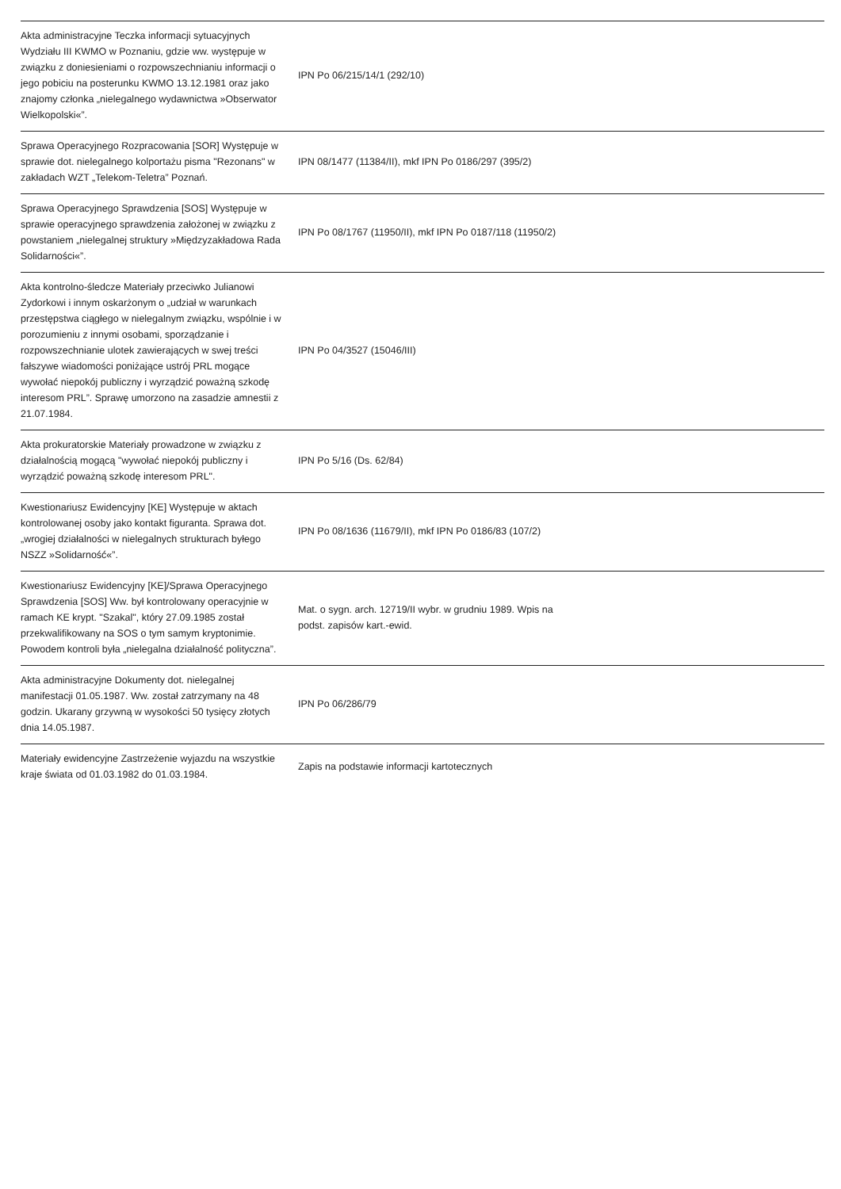| Akta administracyjne Teczka informacji sytuacyjnych Wydziału III KWMO w Poznaniu, gdzie ww. występuje w związku z doniesieniami o rozpowszechnianiu informacji o jego pobiciu na posterunku KWMO 13.12.1981 oraz jako znajomy członka „nielegalnego wydawnictwa »Obserwator Wielkopolski«”. | IPN Po 06/215/14/1 (292/10) | |
| Sprawa Operacyjnego Rozpracowania [SOR] Występuje w sprawie dot. nielegalnego kolportażu pisma "Rezonans" w zakładach WZT „Telekom-Teletra” Poznań. | IPN 08/1477 (11384/II), mkf IPN Po 0186/297 (395/2) | |
| Sprawa Operacyjnego Sprawdzenia [SOS] Występuje w sprawie operacyjnego sprawdzenia założonej w związku z powstaniem „nielegalnej struktury »Międzyzakładowa Rada Solidarności«”. | IPN Po 08/1767 (11950/II), mkf IPN Po 0187/118 (11950/2) | |
| Akta kontrolno-śledcze Materiały przeciwko Julianowi Zydorkowi i innym oskarżonym o „udział w warunkach przestępstwa ciągłego w nielegalnym związku, wspólnie i w porozumieniu z innymi osobami, sporządzanie i rozpowszechnianie ulotek zawierających w swej treści fałszywe wiadomości poniżające ustrój PRL mogące wywołać niepokój publiczny i wyrządzić poważną szkodę interesom PRL”. Sprawę umorzono na zasadzie amnestii z 21.07.1984. | IPN Po 04/3527 (15046/III) | |
| Akta prokuratorskie Materiały prowadzone w związku z działalnością mogącą "wywołać niepokój publiczny i wyrządzić poważną szkodę interesom PRL". | IPN Po 5/16 (Ds. 62/84) | |
| Kwestionariusz Ewidencyjny [KE] Występuje w aktach kontrolowanej osoby jako kontakt figuranta. Sprawa dot. „wrogiej działalności w nielegalnych strukturach byłego NSZZ »Solidarność«”. | IPN Po 08/1636 (11679/II), mkf IPN Po 0186/83 (107/2) | |
| Kwestionariusz Ewidencyjny [KE]/Sprawa Operacyjnego Sprawdzenia [SOS] Ww. był kontrolowany operacyjnie w ramach KE krypt. "Szakal", który 27.09.1985 został przekwalifikowany na SOS o tym samym kryptonimie. Powodem kontroli była „nielegalna działalność polityczna”. | Mat. o sygn. arch. 12719/II wybr. w grudniu 1989. Wpis na podst. zapisów kart.-ewid. | |
| Akta administracyjne Dokumenty dot. nielegalnej manifestacji 01.05.1987. Ww. został zatrzymany na 48 godzin. Ukarany grzywną w wysokości 50 tysięcy złotych dnia 14.05.1987. | IPN Po 06/286/79 | |
| Materiały ewidencyjne Zastrzeżenie wyjazdu na wszystkie kraje świata od 01.03.1982 do 01.03.1984. | Zapis na podstawie informacji kartotecznych | |